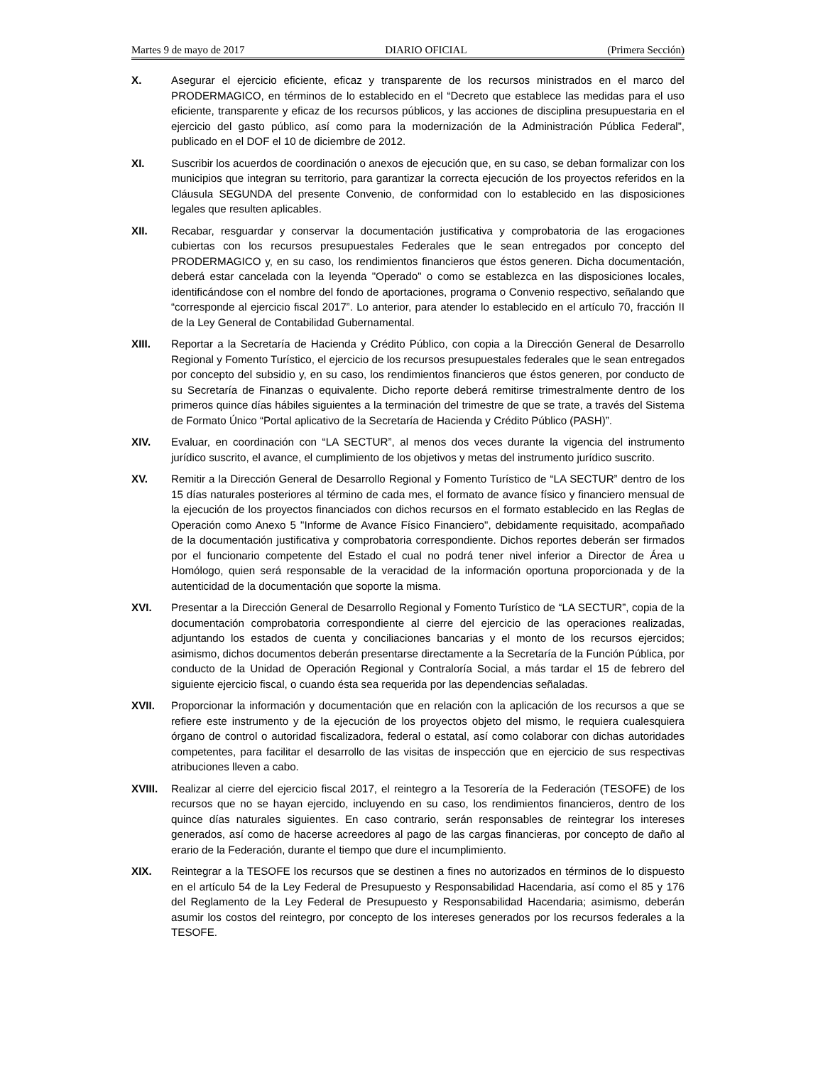Martes 9 de mayo de 2017 DIARIO OFICIAL (Primera Sección)
X. Asegurar el ejercicio eficiente, eficaz y transparente de los recursos ministrados en el marco del PRODERMAGICO, en términos de lo establecido en el “Decreto que establece las medidas para el uso eficiente, transparente y eficaz de los recursos públicos, y las acciones de disciplina presupuestaria en el ejercicio del gasto público, así como para la modernización de la Administración Pública Federal”, publicado en el DOF el 10 de diciembre de 2012.
XI. Suscribir los acuerdos de coordinación o anexos de ejecución que, en su caso, se deban formalizar con los municipios que integran su territorio, para garantizar la correcta ejecución de los proyectos referidos en la Cláusula SEGUNDA del presente Convenio, de conformidad con lo establecido en las disposiciones legales que resulten aplicables.
XII. Recabar, resguardar y conservar la documentación justificativa y comprobatoria de las erogaciones cubiertas con los recursos presupuestales Federales que le sean entregados por concepto del PRODERMAGICO y, en su caso, los rendimientos financieros que éstos generen. Dicha documentación, deberá estar cancelada con la leyenda "Operado" o como se establezca en las disposiciones locales, identificándose con el nombre del fondo de aportaciones, programa o Convenio respectivo, señalando que “corresponde al ejercicio fiscal 2017”. Lo anterior, para atender lo establecido en el artículo 70, fracción II de la Ley General de Contabilidad Gubernamental.
XIII. Reportar a la Secretaría de Hacienda y Crédito Público, con copia a la Dirección General de Desarrollo Regional y Fomento Turístico, el ejercicio de los recursos presupuestales federales que le sean entregados por concepto del subsidio y, en su caso, los rendimientos financieros que éstos generen, por conducto de su Secretaría de Finanzas o equivalente. Dicho reporte deberá remitirse trimestralmente dentro de los primeros quince días hábiles siguientes a la terminación del trimestre de que se trate, a través del Sistema de Formato Único “Portal aplicativo de la Secretaría de Hacienda y Crédito Público (PASH)”.
XIV. Evaluar, en coordinación con “LA SECTUR”, al menos dos veces durante la vigencia del instrumento jurídico suscrito, el avance, el cumplimiento de los objetivos y metas del instrumento jurídico suscrito.
XV. Remitir a la Dirección General de Desarrollo Regional y Fomento Turístico de “LA SECTUR” dentro de los 15 días naturales posteriores al término de cada mes, el formato de avance físico y financiero mensual de la ejecución de los proyectos financiados con dichos recursos en el formato establecido en las Reglas de Operación como Anexo 5 "Informe de Avance Físico Financiero", debidamente requisitado, acompañado de la documentación justificativa y comprobatoria correspondiente. Dichos reportes deberán ser firmados por el funcionario competente del Estado el cual no podrá tener nivel inferior a Director de Área u Homólogo, quien será responsable de la veracidad de la información oportuna proporcionada y de la autenticidad de la documentación que soporte la misma.
XVI. Presentar a la Dirección General de Desarrollo Regional y Fomento Turístico de “LA SECTUR”, copia de la documentación comprobatoria correspondiente al cierre del ejercicio de las operaciones realizadas, adjuntando los estados de cuenta y conciliaciones bancarias y el monto de los recursos ejercidos; asimismo, dichos documentos deberán presentarse directamente a la Secretaría de la Función Pública, por conducto de la Unidad de Operación Regional y Contraloría Social, a más tardar el 15 de febrero del siguiente ejercicio fiscal, o cuando ésta sea requerida por las dependencias señaladas.
XVII. Proporcionar la información y documentación que en relación con la aplicación de los recursos a que se refiere este instrumento y de la ejecución de los proyectos objeto del mismo, le requiera cualesquiera órgano de control o autoridad fiscalizadora, federal o estatal, así como colaborar con dichas autoridades competentes, para facilitar el desarrollo de las visitas de inspección que en ejercicio de sus respectivas atribuciones lleven a cabo.
XVIII. Realizar al cierre del ejercicio fiscal 2017, el reintegro a la Tesorería de la Federación (TESOFE) de los recursos que no se hayan ejercido, incluyendo en su caso, los rendimientos financieros, dentro de los quince días naturales siguientes. En caso contrario, serán responsables de reintegrar los intereses generados, así como de hacerse acreedores al pago de las cargas financieras, por concepto de daño al erario de la Federación, durante el tiempo que dure el incumplimiento.
XIX. Reintegrar a la TESOFE los recursos que se destinen a fines no autorizados en términos de lo dispuesto en el artículo 54 de la Ley Federal de Presupuesto y Responsabilidad Hacendaria, así como el 85 y 176 del Reglamento de la Ley Federal de Presupuesto y Responsabilidad Hacendaria; asimismo, deberán asumir los costos del reintegro, por concepto de los intereses generados por los recursos federales a la TESOFE.